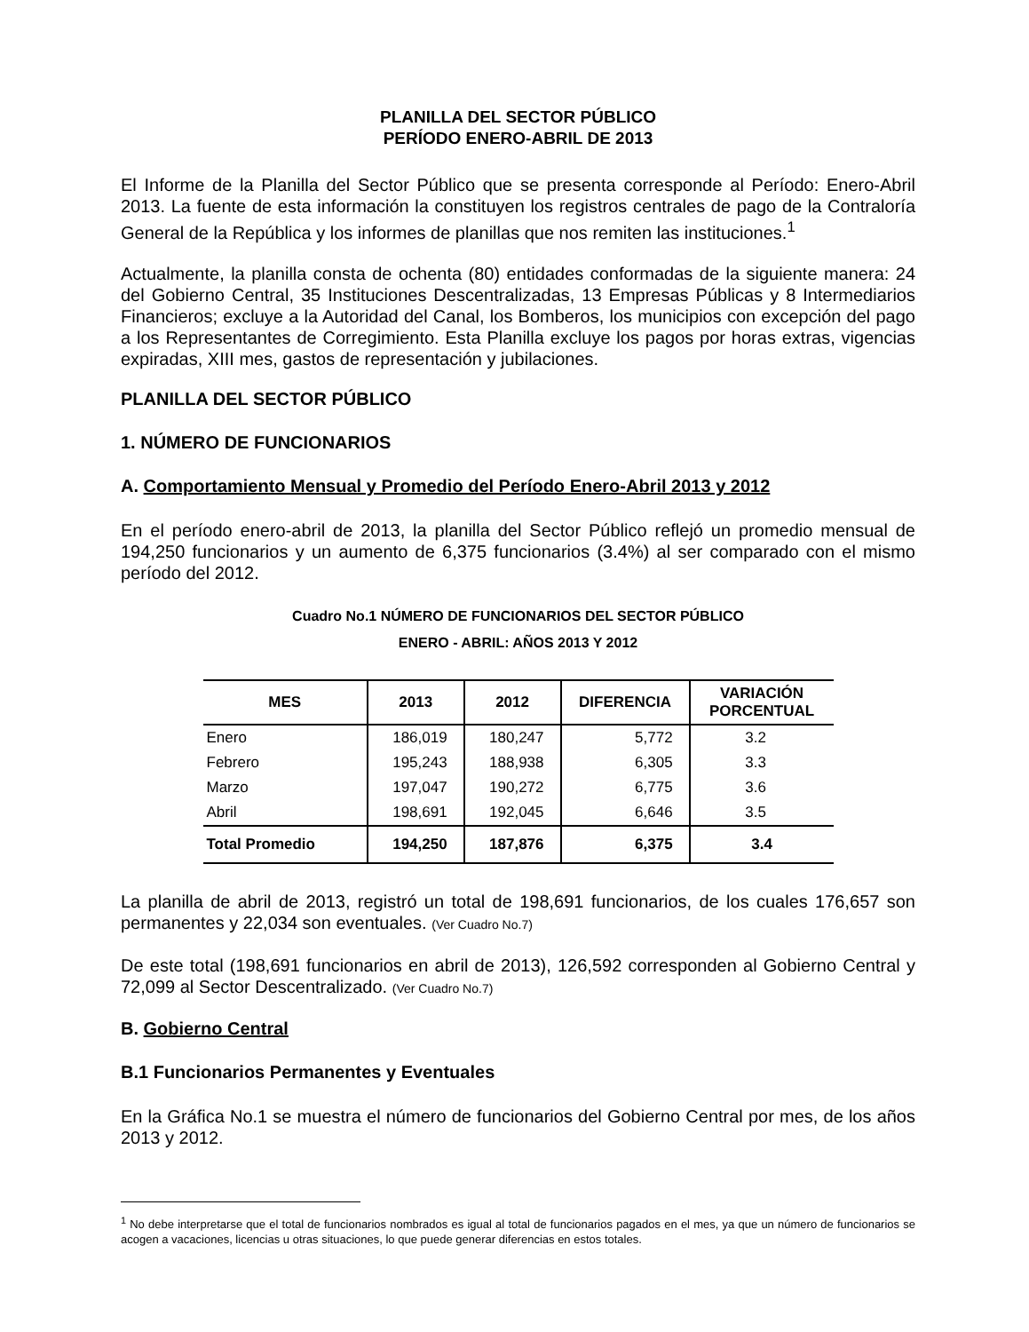PLANILLA DEL SECTOR PÚBLICO
PERÍODO ENERO-ABRIL DE 2013
El Informe de la Planilla del Sector Público que se presenta corresponde al Período: Enero-Abril 2013. La fuente de esta información la constituyen los registros centrales de pago de la Contraloría General de la República y los informes de planillas que nos remiten las instituciones.<sup>1</sup>
Actualmente, la planilla consta de ochenta (80) entidades conformadas de la siguiente manera: 24 del Gobierno Central, 35 Instituciones Descentralizadas, 13 Empresas Públicas y 8 Intermediarios Financieros; excluye a la Autoridad del Canal, los Bomberos, los municipios con excepción del pago a los Representantes de Corregimiento. Esta Planilla excluye los pagos por horas extras, vigencias expiradas, XIII mes, gastos de representación y jubilaciones.
PLANILLA DEL SECTOR PÚBLICO
1. NÚMERO DE FUNCIONARIOS
A. Comportamiento Mensual y Promedio del Período Enero-Abril 2013 y 2012
En el período enero-abril de 2013, la planilla del Sector Público reflejó un promedio mensual de 194,250 funcionarios y un aumento de 6,375 funcionarios (3.4%) al ser comparado con el mismo período del 2012.
Cuadro No.1 NÚMERO DE FUNCIONARIOS DEL SECTOR PÚBLICO
ENERO - ABRIL: AÑOS 2013 Y 2012
| MES | 2013 | 2012 | DIFERENCIA | VARIACIÓN PORCENTUAL |
| --- | --- | --- | --- | --- |
| Enero | 186,019 | 180,247 | 5,772 | 3.2 |
| Febrero | 195,243 | 188,938 | 6,305 | 3.3 |
| Marzo | 197,047 | 190,272 | 6,775 | 3.6 |
| Abril | 198,691 | 192,045 | 6,646 | 3.5 |
| Total Promedio | 194,250 | 187,876 | 6,375 | 3.4 |
La planilla de abril de 2013, registró un total de 198,691 funcionarios, de los cuales 176,657 son permanentes y 22,034 son eventuales. (Ver Cuadro No.7)
De este total (198,691 funcionarios en abril de 2013), 126,592 corresponden al Gobierno Central y 72,099 al Sector Descentralizado. (Ver Cuadro No.7)
B. Gobierno Central
B.1 Funcionarios Permanentes y Eventuales
En la Gráfica No.1 se muestra el número de funcionarios del Gobierno Central por mes, de los años 2013 y 2012.
<sup>1</sup> No debe interpretarse que el total de funcionarios nombrados es igual al total de funcionarios pagados en el mes, ya que un número de funcionarios se acogen a vacaciones, licencias u otras situaciones, lo que puede generar diferencias en estos totales.